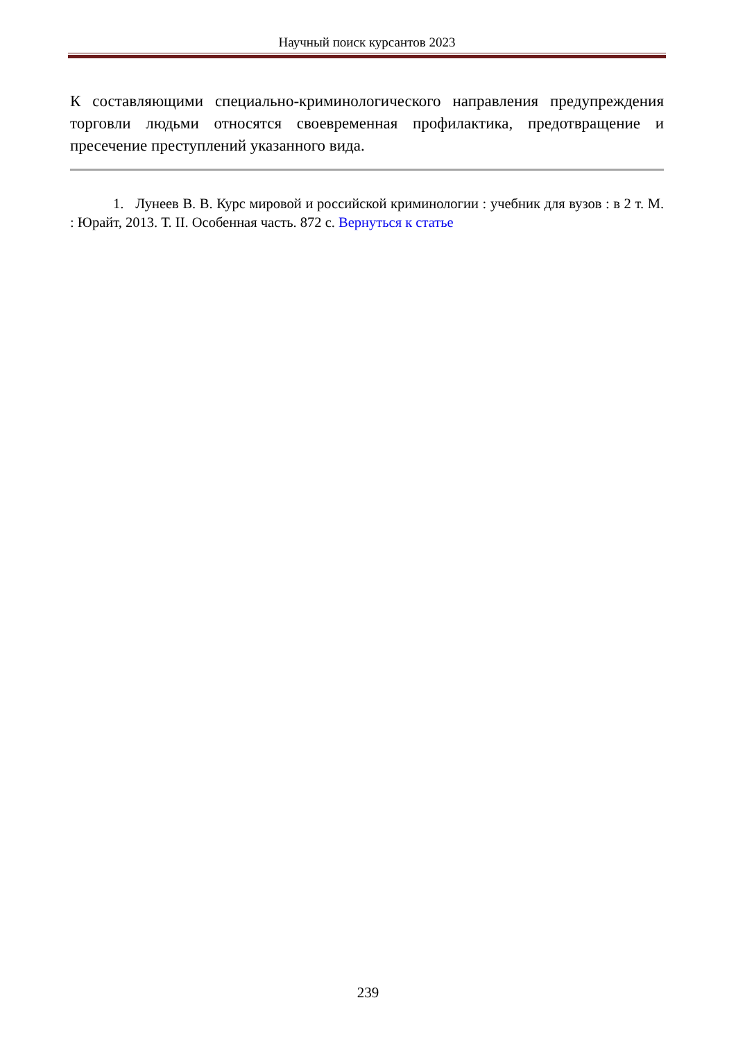Научный поиск курсантов 2023
К составляющими специально-криминологического направления предупреждения торговли людьми относятся своевременная профилактика, предотвращение и пресечение преступлений указанного вида.
1. Лунеев В. В. Курс мировой и российской криминологии : учебник для вузов : в 2 т. М. : Юрайт, 2013. Т. II. Особенная часть. 872 с. Вернуться к статье
239